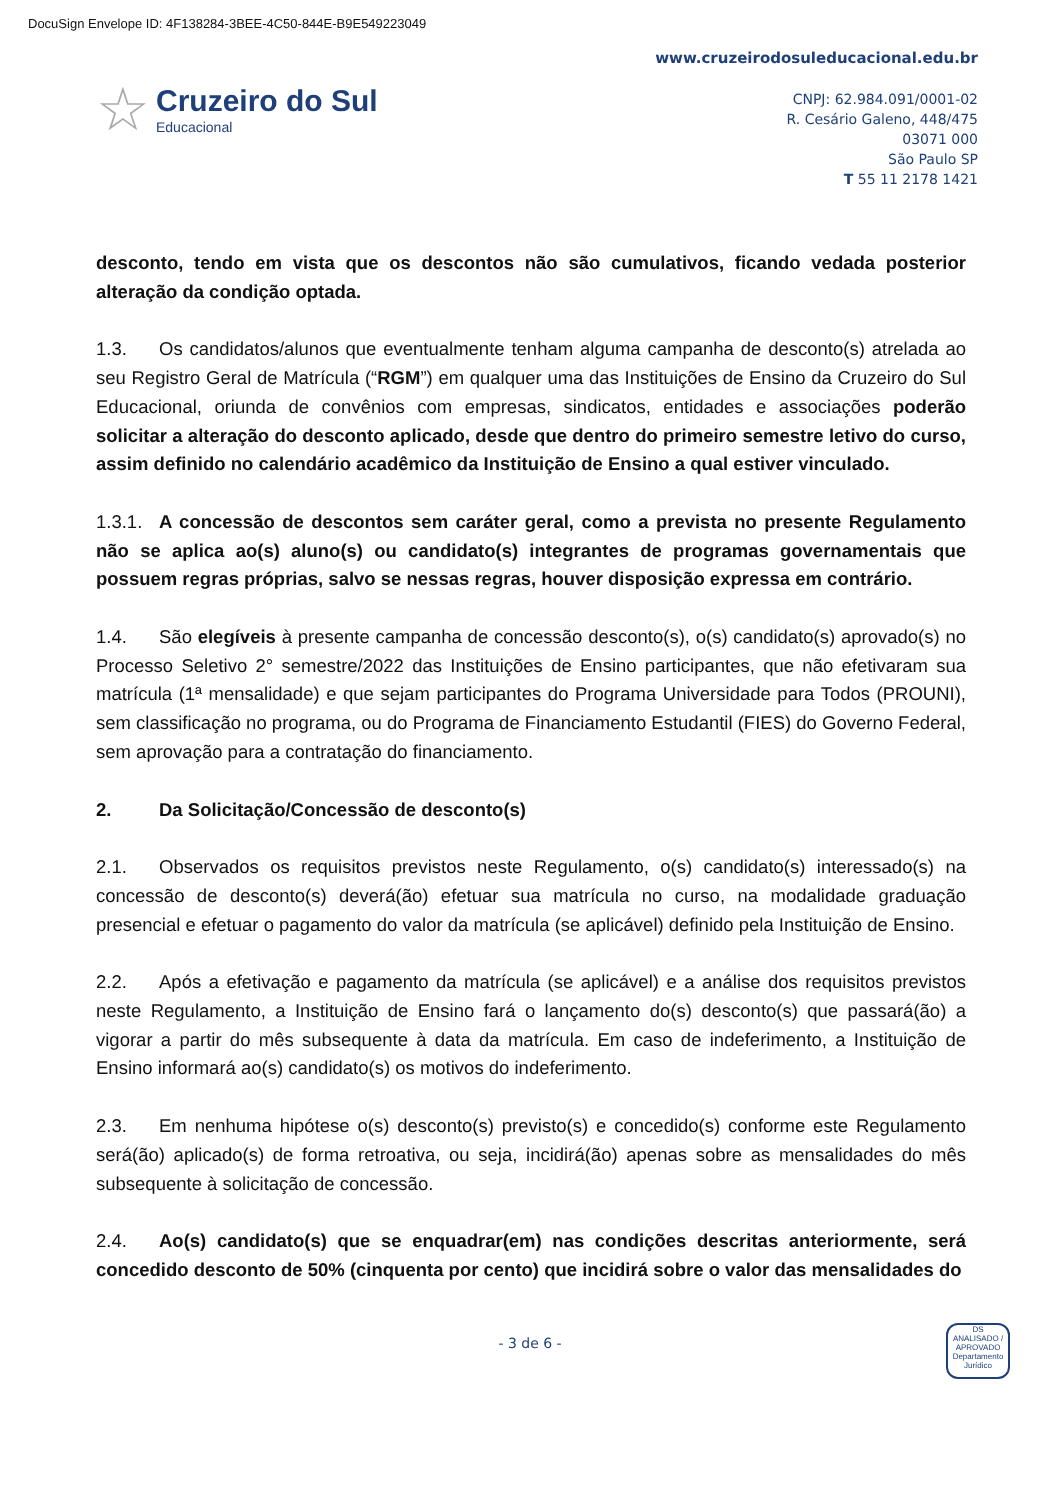DocuSign Envelope ID: 4F138284-3BEE-4C50-844E-B9E549223049
☆
Cruzeiro do Sul
Educacional
www.cruzeirodosuleducacional.edu.br
CNPJ: 62.984.091/0001-02
R. Cesário Galeno, 448/475
03071 000
São Paulo SP
T 55 11 2178 1421
desconto, tendo em vista que os descontos não são cumulativos, ficando vedada posterior alteração da condição optada.
1.3. Os candidatos/alunos que eventualmente tenham alguma campanha de desconto(s) atrelada ao seu Registro Geral de Matrícula (“RGM”) em qualquer uma das Instituições de Ensino da Cruzeiro do Sul Educacional, oriunda de convênios com empresas, sindicatos, entidades e associações poderão solicitar a alteração do desconto aplicado, desde que dentro do primeiro semestre letivo do curso, assim definido no calendário acadêmico da Instituição de Ensino a qual estiver vinculado.
1.3.1. A concessão de descontos sem caráter geral, como a prevista no presente Regulamento não se aplica ao(s) aluno(s) ou candidato(s) integrantes de programas governamentais que possuem regras próprias, salvo se nessas regras, houver disposição expressa em contrário.
1.4. São elegíveis à presente campanha de concessão desconto(s), o(s) candidato(s) aprovado(s) no Processo Seletivo 2° semestre/2022 das Instituições de Ensino participantes, que não efetivaram sua matrícula (1ª mensalidade) e que sejam participantes do Programa Universidade para Todos (PROUNI), sem classificação no programa, ou do Programa de Financiamento Estudantil (FIES) do Governo Federal, sem aprovação para a contratação do financiamento.
2. Da Solicitação/Concessão de desconto(s)
2.1. Observados os requisitos previstos neste Regulamento, o(s) candidato(s) interessado(s) na concessão de desconto(s) deverá(ão) efetuar sua matrícula no curso, na modalidade graduação presencial e efetuar o pagamento do valor da matrícula (se aplicável) definido pela Instituição de Ensino.
2.2. Após a efetivação e pagamento da matrícula (se aplicável) e a análise dos requisitos previstos neste Regulamento, a Instituição de Ensino fará o lançamento do(s) desconto(s) que passará(ão) a vigorar a partir do mês subsequente à data da matrícula. Em caso de indeferimento, a Instituição de Ensino informará ao(s) candidato(s) os motivos do indeferimento.
2.3. Em nenhuma hipótese o(s) desconto(s) previsto(s) e concedido(s) conforme este Regulamento será(ão) aplicado(s) de forma retroativa, ou seja, incidirá(ão) apenas sobre as mensalidades do mês subsequente à solicitação de concessão.
2.4. Ao(s) candidato(s) que se enquadrar(em) nas condições descritas anteriormente, será concedido desconto de 50% (cinquenta por cento) que incidirá sobre o valor das mensalidades do
- 3 de 6 -
DS
ANALISADO / APROVADO
Departamento Jurídico